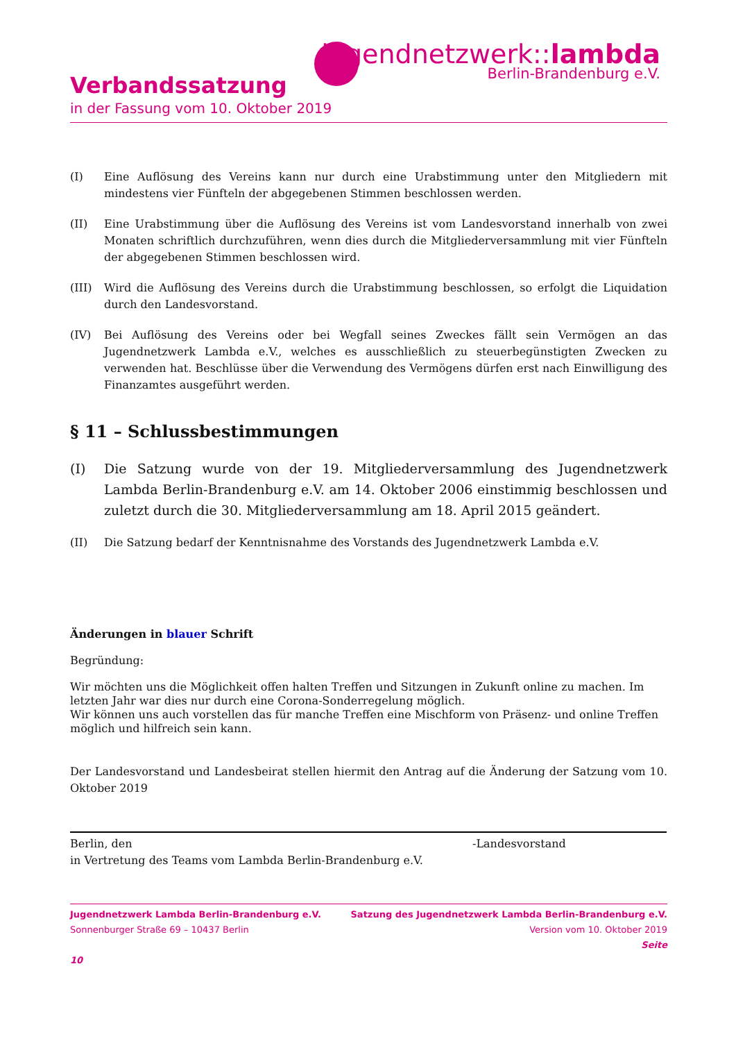jugendnetzwerk::lambda
Berlin-Brandenburg e.V.
Verbandssatzung
in der Fassung vom 10. Oktober 2019
(I) Eine Auflösung des Vereins kann nur durch eine Urabstimmung unter den Mitgliedern mit mindestens vier Fünfteln der abgegebenen Stimmen beschlossen werden.
(II) Eine Urabstimmung über die Auflösung des Vereins ist vom Landesvorstand innerhalb von zwei Monaten schriftlich durchzuführen, wenn dies durch die Mitgliederversammlung mit vier Fünfteln der abgegebenen Stimmen beschlossen wird.
(III) Wird die Auflösung des Vereins durch die Urabstimmung beschlossen, so erfolgt die Liquidation durch den Landesvorstand.
(IV) Bei Auflösung des Vereins oder bei Wegfall seines Zweckes fällt sein Vermögen an das Jugendnetzwerk Lambda e.V., welches es ausschließlich zu steuerbegünstigten Zwecken zu verwenden hat. Beschlüsse über die Verwendung des Vermögens dürfen erst nach Einwilligung des Finanzamtes ausgeführt werden.
§ 11 – Schlussbestimmungen
(I) Die Satzung wurde von der 19. Mitgliederversammlung des Jugendnetzwerk Lambda Berlin-Brandenburg e.V. am 14. Oktober 2006 einstimmig beschlossen und zuletzt durch die 30. Mitgliederversammlung am 18. April 2015 geändert.
(II) Die Satzung bedarf der Kenntnisnahme des Vorstands des Jugendnetzwerk Lambda e.V.
Änderungen in blauer Schrift
Begründung:
Wir möchten uns die Möglichkeit offen halten Treffen und Sitzungen in Zukunft online zu machen. Im letzten Jahr war dies nur durch eine Corona-Sonderregelung möglich.
Wir können uns auch vorstellen das für manche Treffen eine Mischform von Präsenz- und online Treffen möglich und hilfreich sein kann.
Der Landesvorstand und Landesbeirat stellen hiermit den Antrag auf die Änderung der Satzung vom 10. Oktober 2019
Berlin, den -Landesvorstand
in Vertretung des Teams vom Lambda Berlin-Brandenburg e.V.
Jugendnetzwerk Lambda Berlin-Brandenburg e.V.
Sonnenburger Straße 69 – 10437 Berlin
10
Satzung des Jugendnetzwerk Lambda Berlin-Brandenburg e.V.
Version vom 10. Oktober 2019
Seite